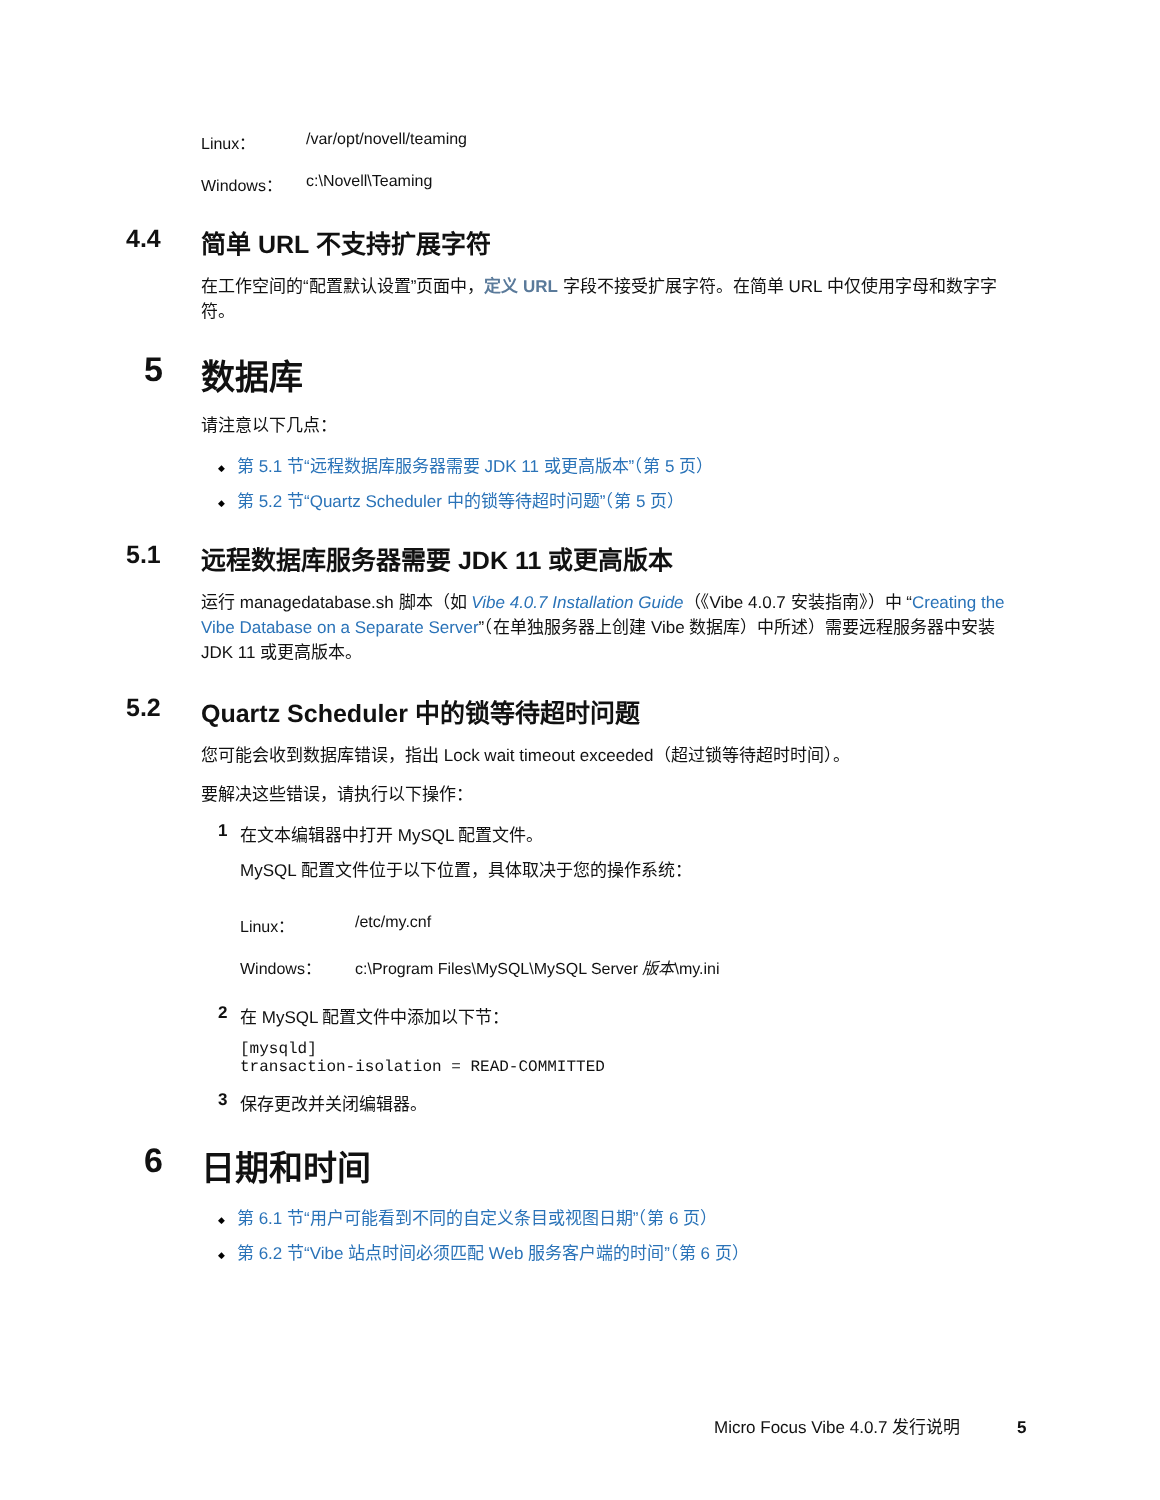Linux： /var/opt/novell/teaming
Windows： c:\Novell\Teaming
4.4 简单 URL 不支持扩展字符
在工作空间的“配置默认设置”页面中，定义 URL 字段不接受扩展字符。在简单 URL 中仅使用字母和数字字符。
5 数据库
请注意以下几点：
第 5.1 节“远程数据库服务器需要 JDK 11 或更高版本”（第 5 页）
第 5.2 节“Quartz Scheduler 中的锁等待超时问题”（第 5 页）
5.1 远程数据库服务器需要 JDK 11 或更高版本
运行 managedatabase.sh 脚本（如 Vibe 4.0.7 Installation Guide（《Vibe 4.0.7 安装指南》）中 “Creating the Vibe Database on a Separate Server”（在单独服务器上创建 Vibe 数据库）中所述）需要远程服务器中安装 JDK 11 或更高版本。
5.2 Quartz Scheduler 中的锁等待超时问题
您可能会收到数据库错误，指出 Lock wait timeout exceeded（超过锁等待超时时间）。
要解决这些错误，请执行以下操作：
1 在文本编辑器中打开 MySQL 配置文件。
MySQL 配置文件位于以下位置，具体取决于您的操作系统：
Linux： /etc/my.cnf
Windows： c:\Program Files\MySQL\MySQL Server 版本\my.ini
2 在 MySQL 配置文件中添加以下节：
[mysqld]
transaction-isolation = READ-COMMITTED
3 保存更改并关闭编辑器。
6 日期和时间
第 6.1 节“用户可能看到不同的自定义条目或视图日期”（第 6 页）
第 6.2 节“Vibe 站点时间必须匹配 Web 服务客户端的时间”（第 6 页）
Micro Focus Vibe 4.0.7 发行说明 5